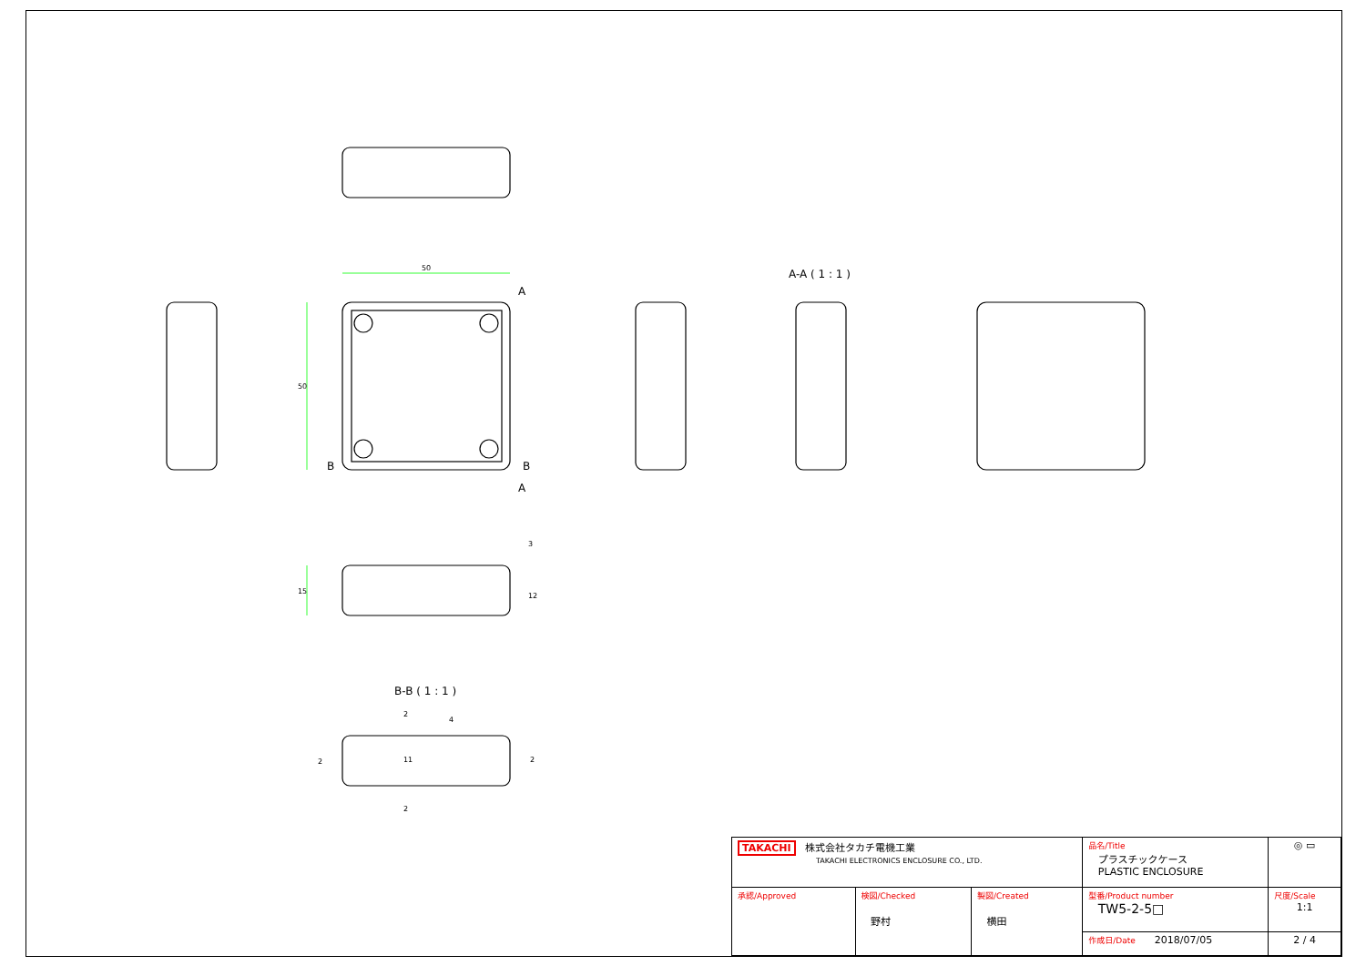50
50
A
A
B B
A-A ( 1 : 1 )
15
3
12
B-B ( 1 : 1 )
2
4
2 11 2
2
| TAKACHI 株式会社タカチ電機工業 TAKACHI ELECTRONICS ENCLOSURE CO., LTD. | | | 品名/Title プラスチックケース PLASTIC ENCLOSURE | ◎ ▭ |
| 承認/Approved | 検図/Checked 野村 | 製図/Created 横田 | 型番/Product number TW5-2-5□ | 尺度/Scale 1:1 |
| | | | 作成日/Date 2018/07/05 | 2 / 4 |